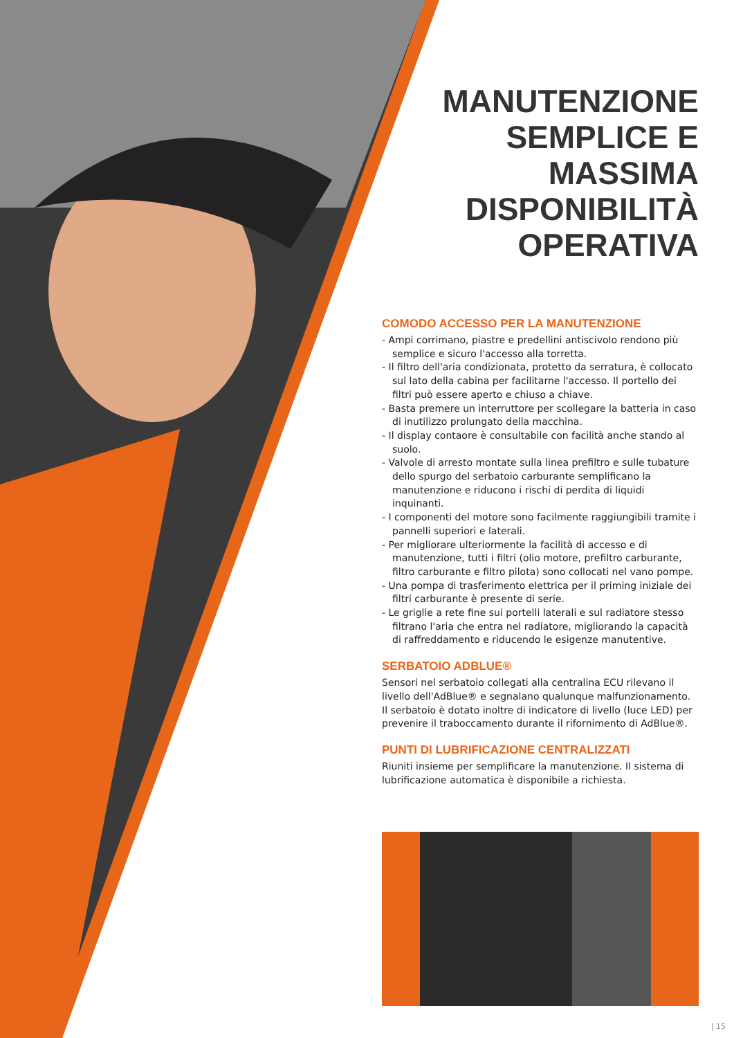MANUTENZIONE
SEMPLICE E
MASSIMA
DISPONIBILITÀ
OPERATIVA
COMODO ACCESSO PER LA MANUTENZIONE
- Ampi corrimano, piastre e predellini antiscivolo rendono più semplice e sicuro l'accesso alla torretta.
- Il filtro dell'aria condizionata, protetto da serratura, è collocato sul lato della cabina per facilitarne l'accesso. Il portello dei filtri può essere aperto e chiuso a chiave.
- Basta premere un interruttore per scollegare la batteria in caso di inutilizzo prolungato della macchina.
- Il display contaore è consultabile con facilità anche stando al suolo.
- Valvole di arresto montate sulla linea prefiltro e sulle tubature dello spurgo del serbatoio carburante semplificano la manutenzione e riducono i rischi di perdita di liquidi inquinanti.
- I componenti del motore sono facilmente raggiungibili tramite i pannelli superiori e laterali.
- Per migliorare ulteriormente la facilità di accesso e di manutenzione, tutti i filtri (olio motore, prefiltro carburante, filtro carburante e filtro pilota) sono collocati nel vano pompe.
- Una pompa di trasferimento elettrica per il priming iniziale dei filtri carburante è presente di serie.
- Le griglie a rete fine sui portelli laterali e sul radiatore stesso filtrano l'aria che entra nel radiatore, migliorando la capacità di raffreddamento e riducendo le esigenze manutentive.
SERBATOIO ADBLUE®
Sensori nel serbatoio collegati alla centralina ECU rilevano il livello dell'AdBlue® e segnalano qualunque malfunzionamento. Il serbatoio è dotato inoltre di indicatore di livello (luce LED) per prevenire il traboccamento durante il rifornimento di AdBlue®.
PUNTI DI LUBRIFICAZIONE CENTRALIZZATI
Riuniti insieme per semplificare la manutenzione. Il sistema di lubrificazione automatica è disponibile a richiesta.
| 15